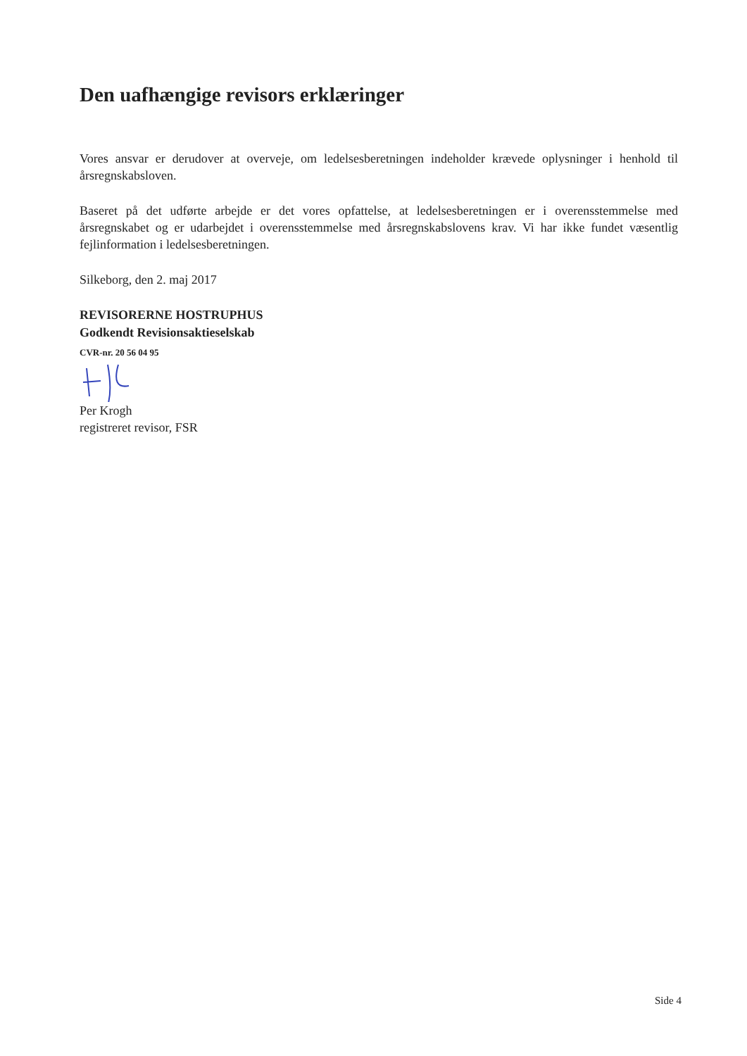Den uafhængige revisors erklæringer
Vores ansvar er derudover at overveje, om ledelsesberetningen indeholder krævede oplysninger i henhold til årsregnskabsloven.
Baseret på det udførte arbejde er det vores opfattelse, at ledelsesberetningen er i overensstemmelse med årsregnskabet og er udarbejdet i overensstemmelse med årsregnskabslovens krav. Vi har ikke fundet væsentlig fejlinformation i ledelsesberetningen.
Silkeborg, den 2. maj 2017
REVISORERNE HOSTRUPHUS
Godkendt Revisionsaktieselskab
CVR-nr. 20 56 04 95
Per Krogh
registreret revisor, FSR
Side 4